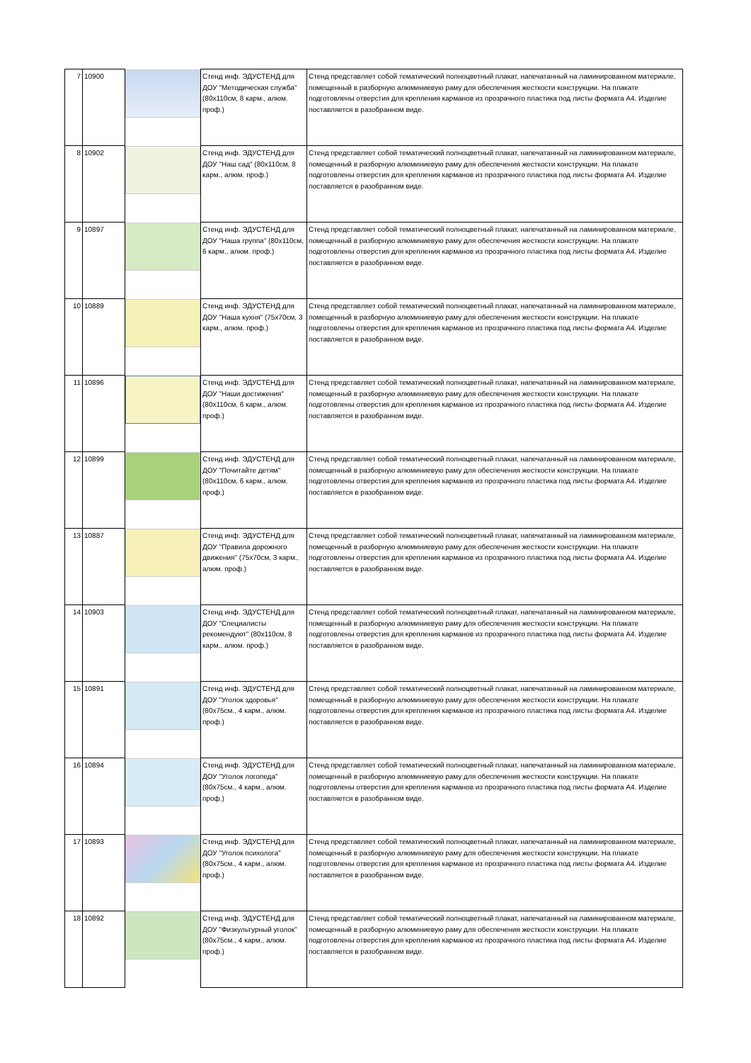| 7 | 10900 | | Стенд инф. ЭДУСТЕНД для ДОУ "Методическая служба" (80х110см, 8 карм., алюм. проф.) | Стенд представляет собой тематический полноцветный плакат, напечатанный на ламинированном материале, помещенный в разборную алюминиевую раму для обеспечения жесткости конструкции. На плакате подготовлены отверстия для крепления карманов из прозрачного пластика под листы формата А4. Изделие поставляется в разобранном виде. |
| 8 | 10902 | | Стенд инф. ЭДУСТЕНД для ДОУ "Наш сад" (80х110см, 8 карм., алюм. проф.) | Стенд представляет собой тематический полноцветный плакат, напечатанный на ламинированном материале, помещенный в разборную алюминиевую раму для обеспечения жесткости конструкции. На плакате подготовлены отверстия для крепления карманов из прозрачного пластика под листы формата А4. Изделие поставляется в разобранном виде. |
| 9 | 10897 | | Стенд инф. ЭДУСТЕНД для ДОУ "Наша группа" (80х110см, 6 карм., алюм. проф.) | Стенд представляет собой тематический полноцветный плакат, напечатанный на ламинированном материале, помещенный в разборную алюминиевую раму для обеспечения жесткости конструкции. На плакате подготовлены отверстия для крепления карманов из прозрачного пластика под листы формата А4. Изделие поставляется в разобранном виде. |
| 10 | 10889 | | Стенд инф. ЭДУСТЕНД для ДОУ "Наша кухня" (75х70см, 3 карм., алюм. проф.) | Стенд представляет собой тематический полноцветный плакат, напечатанный на ламинированном материале, помещенный в разборную алюминиевую раму для обеспечения жесткости конструкции. На плакате подготовлены отверстия для крепления карманов из прозрачного пластика под листы формата А4. Изделие поставляется в разобранном виде. |
| 11 | 10896 | | Стенд инф. ЭДУСТЕНД для ДОУ "Наши достижения" (80х110см, 6 карм., алюм. проф.) | Стенд представляет собой тематический полноцветный плакат, напечатанный на ламинированном материале, помещенный в разборную алюминиевую раму для обеспечения жесткости конструкции. На плакате подготовлены отверстия для крепления карманов из прозрачного пластика под листы формата А4. Изделие поставляется в разобранном виде. |
| 12 | 10899 | | Стенд инф. ЭДУСТЕНД для ДОУ "Почитайте детям" (80х110см, 6 карм., алюм. проф.) | Стенд представляет собой тематический полноцветный плакат, напечатанный на ламинированном материале, помещенный в разборную алюминиевую раму для обеспечения жесткости конструкции. На плакате подготовлены отверстия для крепления карманов из прозрачного пластика под листы формата А4. Изделие поставляется в разобранном виде. |
| 13 | 10887 | | Стенд инф. ЭДУСТЕНД для ДОУ "Правила дорожного движения" (75х70см, 3 карм., алюм. проф.) | Стенд представляет собой тематический полноцветный плакат, напечатанный на ламинированном материале, помещенный в разборную алюминиевую раму для обеспечения жесткости конструкции. На плакате подготовлены отверстия для крепления карманов из прозрачного пластика под листы формата А4. Изделие поставляется в разобранном виде. |
| 14 | 10903 | | Стенд инф. ЭДУСТЕНД для ДОУ "Специалисты рекомендуют" (80х110см, 8 карм., алюм. проф.) | Стенд представляет собой тематический полноцветный плакат, напечатанный на ламинированном материале, помещенный в разборную алюминиевую раму для обеспечения жесткости конструкции. На плакате подготовлены отверстия для крепления карманов из прозрачного пластика под листы формата А4. Изделие поставляется в разобранном виде. |
| 15 | 10891 | | Стенд инф. ЭДУСТЕНД для ДОУ "Уголок здоровья" (80х75см., 4 карм., алюм. проф.) | Стенд представляет собой тематический полноцветный плакат, напечатанный на ламинированном материале, помещенный в разборную алюминиевую раму для обеспечения жесткости конструкции. На плакате подготовлены отверстия для крепления карманов из прозрачного пластика под листы формата А4. Изделие поставляется в разобранном виде. |
| 16 | 10894 | | Стенд инф. ЭДУСТЕНД для ДОУ "Уголок логопеда" (80х75см., 4 карм., алюм. проф.) | Стенд представляет собой тематический полноцветный плакат, напечатанный на ламинированном материале, помещенный в разборную алюминиевую раму для обеспечения жесткости конструкции. На плакате подготовлены отверстия для крепления карманов из прозрачного пластика под листы формата А4. Изделие поставляется в разобранном виде. |
| 17 | 10893 | | Стенд инф. ЭДУСТЕНД для ДОУ "Уголок психолога" (80х75см., 4 карм., алюм. проф.) | Стенд представляет собой тематический полноцветный плакат, напечатанный на ламинированном материале, помещенный в разборную алюминиевую раму для обеспечения жесткости конструкции. На плакате подготовлены отверстия для крепления карманов из прозрачного пластика под листы формата А4. Изделие поставляется в разобранном виде. |
| 18 | 10892 | | Стенд инф. ЭДУСТЕНД для ДОУ "Физкультурный уголок" (80х75см., 4 карм., алюм. проф.) | Стенд представляет собой тематический полноцветный плакат, напечатанный на ламинированном материале, помещенный в разборную алюминиевую раму для обеспечения жесткости конструкции. На плакате подготовлены отверстия для крепления карманов из прозрачного пластика под листы формата А4. Изделие поставляется в разобранном виде. |